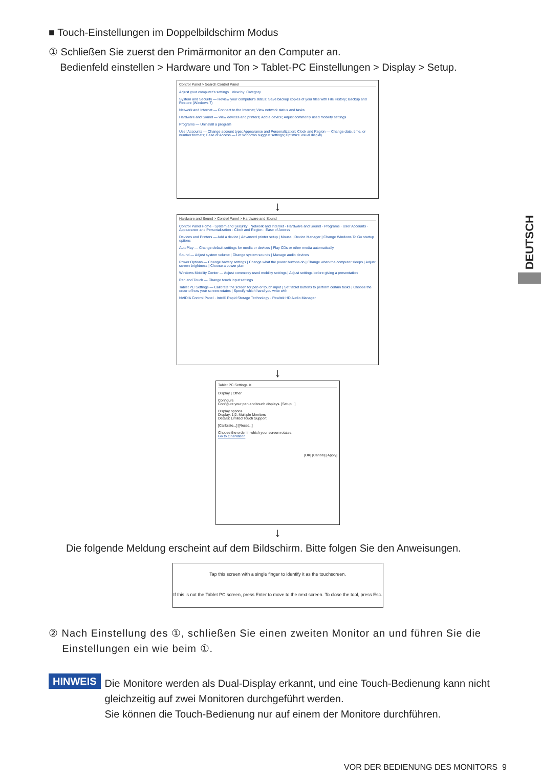DEUTSCH
■ Touch-Einstellungen im Doppelbildschirm Modus
① Schließen Sie zuerst den Primärmonitor an den Computer an.
Bedienfeld einstellen > Hardware und Ton > Tablet-PC Einstellungen > Display > Setup.
Control Panel > Search Control Panel
Adjust your computer's settings View by: Category
System and Security — Review your computer's status; Save backup copies of your files with File History; Backup and Restore (Windows 7)
Network and Internet — Connect to the Internet; View network status and tasks
Hardware and Sound — View devices and printers; Add a device; Adjust commonly used mobility settings
Programs — Uninstall a program
User Accounts — Change account type; Appearance and Personalization; Clock and Region — Change date, time, or number formats; Ease of Access — Let Windows suggest settings; Optimize visual display
↓
Hardware and Sound > Control Panel > Hardware and Sound
Control Panel Home · System and Security · Network and Internet · Hardware and Sound · Programs · User Accounts · Appearance and Personalization · Clock and Region · Ease of Access
Devices and Printers — Add a device | Advanced printer setup | Mouse | Device Manager | Change Windows To Go startup options
AutoPlay — Change default settings for media or devices | Play CDs or other media automatically
Sound — Adjust system volume | Change system sounds | Manage audio devices
Power Options — Change battery settings | Change what the power buttons do | Change when the computer sleeps | Adjust screen brightness | Choose a power plan
Windows Mobility Center — Adjust commonly used mobility settings | Adjust settings before giving a presentation
Pen and Touch — Change touch input settings
Tablet PC Settings — Calibrate the screen for pen or touch input | Set tablet buttons to perform certain tasks | Choose the order of how your screen rotates | Specify which hand you write with
NVIDIA Control Panel · Intel® Rapid Storage Technology · Realtek HD Audio Manager
↓
Tablet PC Settings ✕
Display | Other
Configure
Configure your pen and touch displays. [Setup...]
Display options
Display: 1|2. Multiple Monitors
Details: Limited Touch Support
[Calibrate...] [Reset...]
Choose the order in which your screen rotates.
Go to Orientation
[OK] [Cancel] [Apply]
↓
Die folgende Meldung erscheint auf dem Bildschirm. Bitte folgen Sie den Anweisungen.
Tap this screen with a single finger to identify it as the touchscreen.
If this is not the Tablet PC screen, press Enter to move to the next screen. To close the tool, press Esc.
② Nach Einstellung des ①, schließen Sie einen zweiten Monitor an und führen Sie die
Einstellungen ein wie beim ①.
HINWEIS
Die Monitore werden als Dual-Display erkannt, und eine Touch-Bedienung kann nicht gleichzeitig auf zwei Monitoren durchgeführt werden.
Sie können die Touch-Bedienung nur auf einem der Monitore durchführen.
VOR DER BEDIENUNG DES MONITORS 9